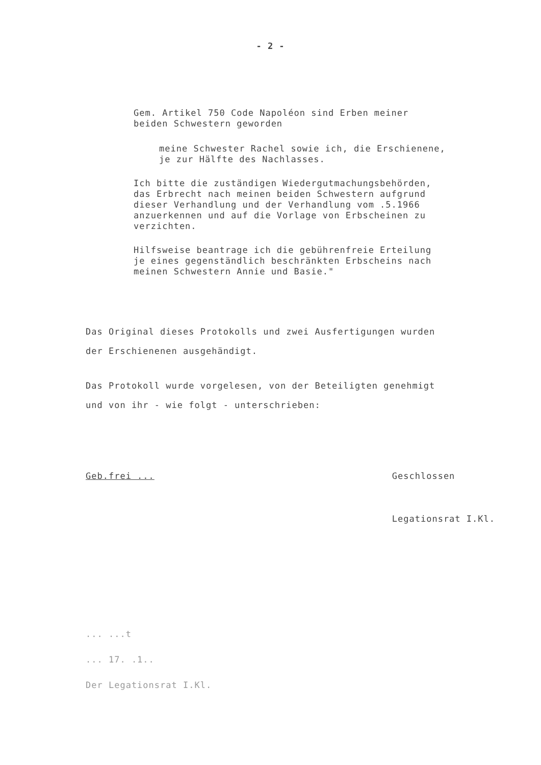- 2 -
Gem. Artikel 750 Code Napoléon sind Erben meiner
beiden Schwestern geworden
meine Schwester Rachel sowie ich, die Erschienene,
je zur Hälfte des Nachlasses.
Ich bitte die zuständigen Wiedergutmachungsbehörden,
das Erbrecht nach meinen beiden Schwestern aufgrund
dieser Verhandlung und der Verhandlung vom .5.1966
anzuerkennen und auf die Vorlage von Erbscheinen zu
verzichten.
Hilfsweise beantrage ich die gebührenfreie Erteilung
je eines gegenständlich beschränkten Erbscheins nach
meinen Schwestern Annie und Basie."
Das Original dieses Protokolls und zwei Ausfertigungen wurden
der Erschienenen ausgehändigt.
Das Protokoll wurde vorgelesen, von der Beteiligten genehmigt
und von ihr - wie folgt - unterschrieben:
Geb.frei ... Geschlossen
Legationsrat I.Kl.
... ...t
... 17. .1..
Der Legationsrat I.Kl.